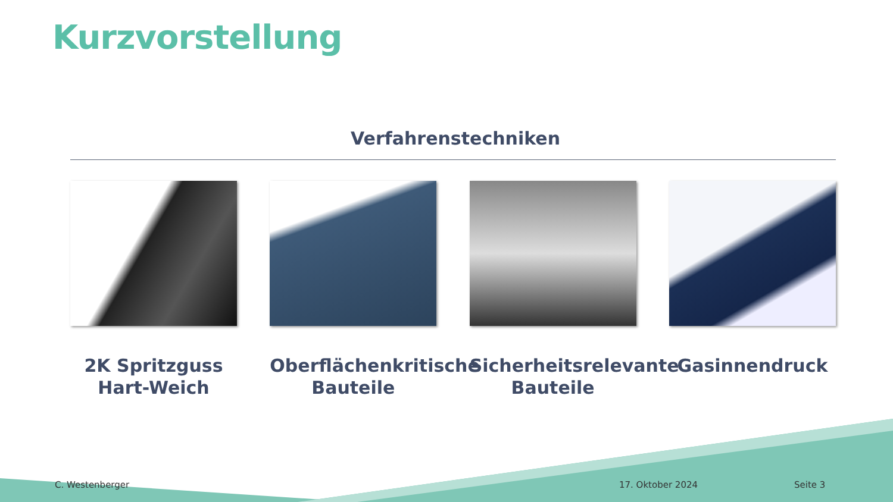Kurzvorstellung
Verfahrenstechniken
2K Spritzguss
Hart-Weich
Oberflächenkritische
Bauteile
Sicherheitsrelevante
Bauteile
Gasinnendruck
C. Westenberger 17. Oktober 2024 Seite 3